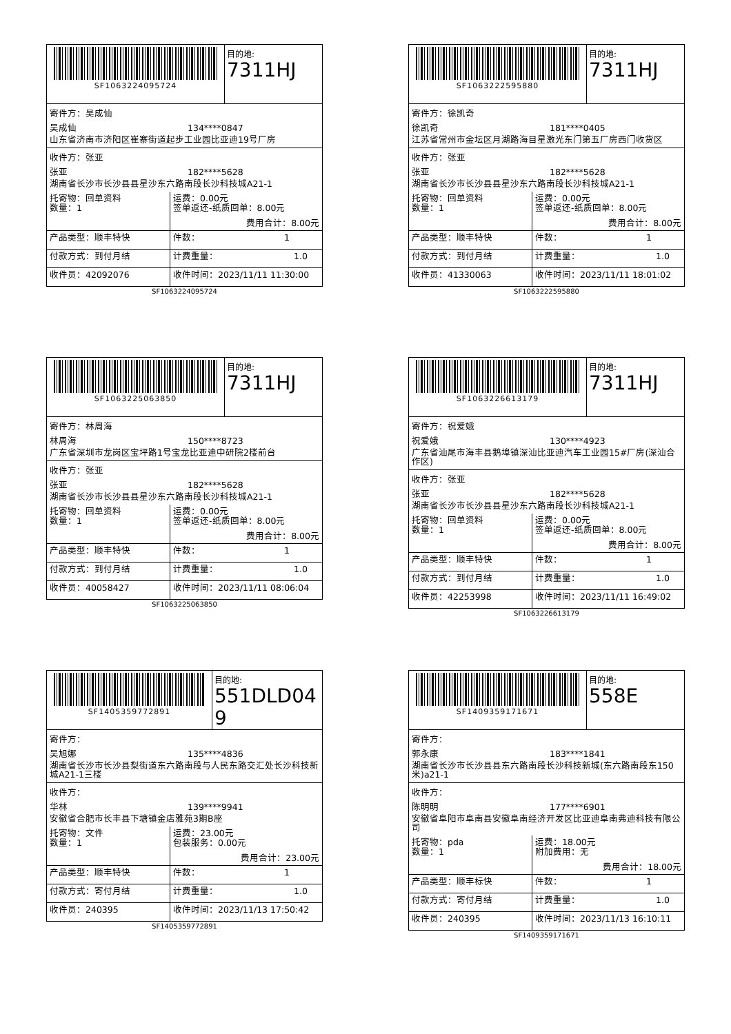SF1063224095724 目的地:
7311HJ
寄件方：吴成仙
吴成仙 134****0847
山东省济南市济阳区崔寨街道起步工业园比亚迪19号厂房
收件方：张亚
张亚 182****5628
湖南省长沙市长沙县县星沙东六路南段长沙科技城A21-1
| 托寄物：回单资料 数量：1 | 运费：0.00元 签单返还-纸质回单：8.00元 费用合计：8.00元 |
| 产品类型：顺丰特快 | 件数： 1 |
| 付款方式：到付月结 | 计费重量： 1.0 |
| 收件员：42092076 | 收件时间：2023/11/11 11:30:00 |
SF1063224095724
SF1063222595880 目的地:
7311HJ
寄件方：徐凯奇
徐凯奇 181****0405
江苏省常州市金坛区月湖路海目星激光东门第五厂房西门收货区
收件方：张亚
张亚 182****5628
湖南省长沙市长沙县县星沙东六路南段长沙科技城A21-1
| 托寄物：回单资料 数量：1 | 运费：0.00元 签单返还-纸质回单：8.00元 费用合计：8.00元 |
| 产品类型：顺丰特快 | 件数： 1 |
| 付款方式：到付月结 | 计费重量： 1.0 |
| 收件员：41330063 | 收件时间：2023/11/11 18:01:02 |
SF1063222595880
SF1063225063850 目的地:
7311HJ
寄件方：林周海
林周海 150****8723
广东省深圳市龙岗区宝坪路1号宝龙比亚迪中研院2楼前台
收件方：张亚
张亚 182****5628
湖南省长沙市长沙县县星沙东六路南段长沙科技城A21-1
| 托寄物：回单资料 数量：1 | 运费：0.00元 签单返还-纸质回单：8.00元 费用合计：8.00元 |
| 产品类型：顺丰特快 | 件数： 1 |
| 付款方式：到付月结 | 计费重量： 1.0 |
| 收件员：40058427 | 收件时间：2023/11/11 08:06:04 |
SF1063225063850
SF1063226613179 目的地:
7311HJ
寄件方：祝爱娥
祝爱娥 130****4923
广东省汕尾市海丰县鹅埠镇深汕比亚迪汽车工业园15#厂房(深汕合作区)
收件方：张亚
张亚 182****5628
湖南省长沙市长沙县县星沙东六路南段长沙科技城A21-1
| 托寄物：回单资料 数量：1 | 运费：0.00元 签单返还-纸质回单：8.00元 费用合计：8.00元 |
| 产品类型：顺丰特快 | 件数： 1 |
| 付款方式：到付月结 | 计费重量： 1.0 |
| 收件员：42253998 | 收件时间：2023/11/11 16:49:02 |
SF1063226613179
SF1405359772891 目的地:
551DLD049
寄件方：
吴旭娜 135****4836
湖南省长沙市长沙县梨街道东六路南段与人民东路交汇处长沙科技新城A21-1三楼
收件方：
华林 139****9941
安徽省合肥市长丰县下塘镇金店雅苑3期B座
| 托寄物：文件 数量：1 | 运费：23.00元 包装服务：0.00元 费用合计：23.00元 |
| 产品类型：顺丰特快 | 件数： 1 |
| 付款方式：寄付月结 | 计费重量： 1.0 |
| 收件员：240395 | 收件时间：2023/11/13 17:50:42 |
SF1405359772891
SF1409359171671 目的地:
558E
寄件方：
郭永康 183****1841
湖南省长沙市长沙县县东六路南段长沙科技新城(东六路南段东150米)a21-1
收件方：
陈明明 177****6901
安徽省阜阳市阜南县安徽阜南经济开发区比亚迪阜南弗迪科技有限公司
| 托寄物：pda 数量：1 | 运费：18.00元 附加费用：无 费用合计：18.00元 |
| 产品类型：顺丰标快 | 件数： 1 |
| 付款方式：寄付月结 | 计费重量： 1.0 |
| 收件员：240395 | 收件时间：2023/11/13 16:10:11 |
SF1409359171671